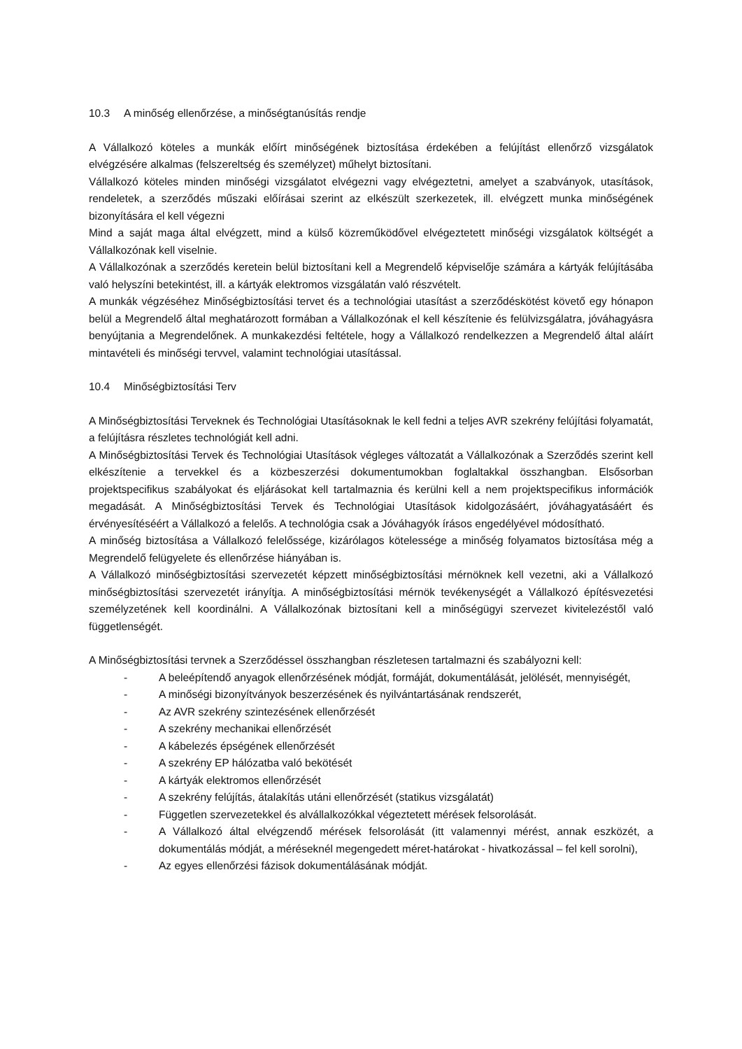10.3 A minőség ellenőrzése, a minőségtanúsítás rendje
A Vállalkozó köteles a munkák előírt minőségének biztosítása érdekében a felújítást ellenőrző vizsgálatok elvégzésére alkalmas (felszereltség és személyzet) műhelyt biztosítani.
Vállalkozó köteles minden minőségi vizsgálatot elvégezni vagy elvégeztetni, amelyet a szabványok, utasítások, rendeletek, a szerződés műszaki előírásai szerint az elkészült szerkezetek, ill. elvégzett munka minőségének bizonyítására el kell végezni
Mind a saját maga által elvégzett, mind a külső közreműködővel elvégeztetett minőségi vizsgálatok költségét a Vállalkozónak kell viselnie.
A Vállalkozónak a szerződés keretein belül biztosítani kell a Megrendelő képviselője számára a kártyák felújításába való helyszíni betekintést, ill. a kártyák elektromos vizsgálatán való részvételt.
A munkák végzéséhez Minőségbiztosítási tervet és a technológiai utasítást a szerződéskötést követő egy hónapon belül a Megrendelő által meghatározott formában a Vállalkozónak el kell készítenie és felülvizsgálatra, jóváhagyásra benyújtania a Megrendelőnek. A munkakezdési feltétele, hogy a Vállalkozó rendelkezzen a Megrendelő által aláírt mintavételi és minőségi tervvel, valamint technológiai utasítással.
10.4 Minőségbiztosítási Terv
A Minőségbiztosítási Terveknek és Technológiai Utasításoknak le kell fedni a teljes AVR szekrény felújítási folyamatát, a felújításra részletes technológiát kell adni.
A Minőségbiztosítási Tervek és Technológiai Utasítások végleges változatát a Vállalkozónak a Szerződés szerint kell elkészítenie a tervekkel és a közbeszerzési dokumentumokban foglaltakkal összhangban. Elsősorban projektspecifikus szabályokat és eljárásokat kell tartalmaznia és kerülni kell a nem projektspecifikus információk megadását. A Minőségbiztosítási Tervek és Technológiai Utasítások kidolgozásáért, jóváhagyatásáért és érvényesítéséért a Vállalkozó a felelős. A technológia csak a Jóváhagyók írásos engedélyével módosítható.
A minőség biztosítása a Vállalkozó felelőssége, kizárólagos kötelessége a minőség folyamatos biztosítása még a Megrendelő felügyelete és ellenőrzése hiányában is.
A Vállalkozó minőségbiztosítási szervezetét képzett minőségbiztosítási mérnöknek kell vezetni, aki a Vállalkozó minőségbiztosítási szervezetét irányítja. A minőségbiztosítási mérnök tevékenységét a Vállalkozó építésvezetési személyzetének kell koordinálni. A Vállalkozónak biztosítani kell a minőségügyi szervezet kivitelezéstől való függetlenségét.
A Minőségbiztosítási tervnek a Szerződéssel összhangban részletesen tartalmazni és szabályozni kell:
- A beleépítendő anyagok ellenőrzésének módját, formáját, dokumentálását, jelölését, mennyiségét,
- A minőségi bizonyítványok beszerzésének és nyilvántartásának rendszerét,
- Az AVR szekrény szintezésének ellenőrzését
- A szekrény mechanikai ellenőrzését
- A kábelezés épségének ellenőrzését
- A szekrény EP hálózatba való bekötését
- A kártyák elektromos ellenőrzését
- A szekrény felújítás, átalakítás utáni ellenőrzését (statikus vizsgálatát)
- Független szervezetekkel és alvállalkozókkal végeztetett mérések felsorolását.
- A Vállalkozó által elvégzendő mérések felsorolását (itt valamennyi mérést, annak eszközét, a dokumentálás módját, a méréseknél megengedett méret-határokat - hivatkozással – fel kell sorolni),
- Az egyes ellenőrzési fázisok dokumentálásának módját.